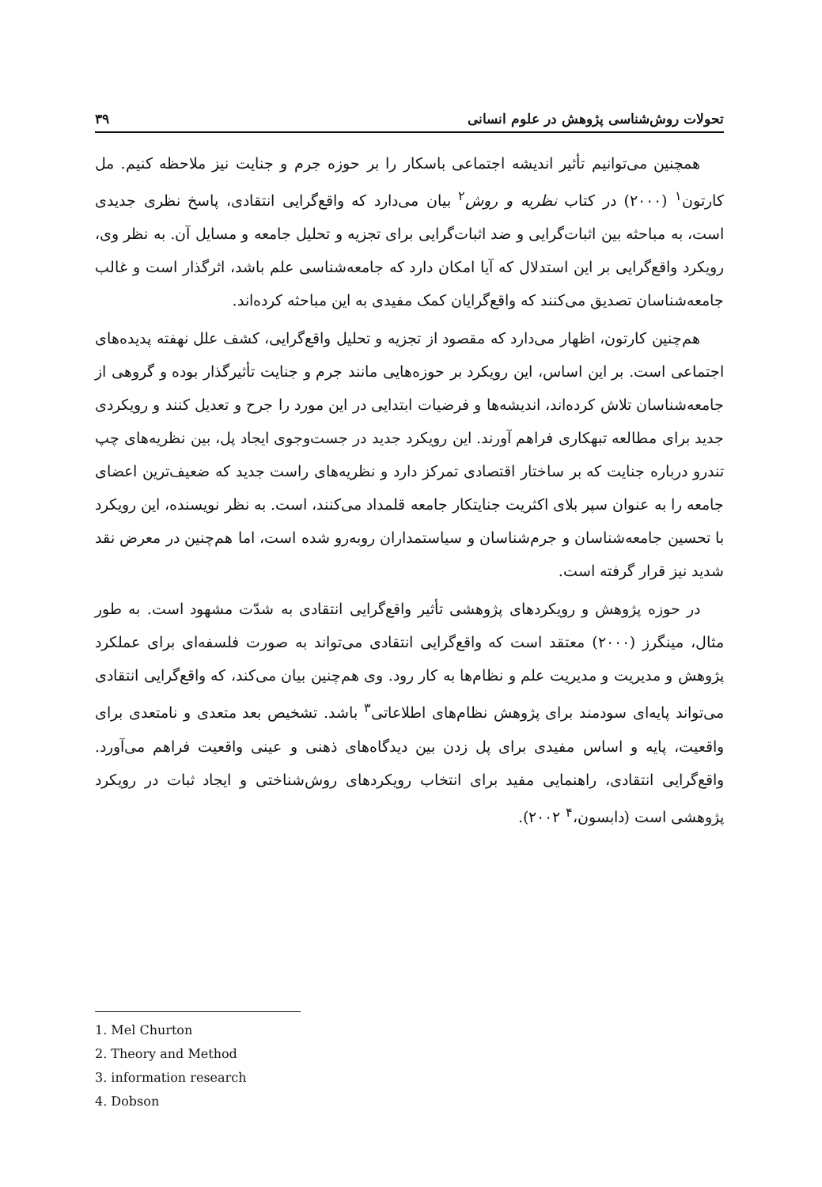تحولات روش‌شناسی پژوهش در علوم انسانی ۳۹
همچنین می‌توانیم تأثیر اندیشه اجتماعی باسکار را بر حوزه جرم و جنایت نیز ملاحظه کنیم. مل کارتون<sup>۱</sup> (۲۰۰۰) در کتاب نظریه و روش<sup>۲</sup> بیان می‌دارد که واقع‌گرایی انتقادی، پاسخ نظری جدیدی است، به مباحثه بین اثبات‌گرایی و ضد اثبات‌گرایی برای تجزیه و تحلیل جامعه و مسایل آن. به نظر وی، رویکرد واقع‌گرایی بر این استدلال که آیا امکان دارد که جامعه‌شناسی علم باشد، اثرگذار است و غالب جامعه‌شناسان تصدیق می‌کنند که واقع‌گرایان کمک مفیدی به این مباحثه کرده‌اند.
هم‌چنین کارتون، اظهار می‌دارد که مقصود از تجزیه و تحلیل واقع‌گرایی، کشف علل نهفته پدیده‌های اجتماعی است. بر این اساس، این رویکرد بر حوزه‌هایی مانند جرم و جنایت تأثیرگذار بوده و گروهی از جامعه‌شناسان تلاش کرده‌اند، اندیشه‌ها و فرضیات ابتدایی در این مورد را جرح و تعدیل کنند و رویکردی جدید برای مطالعه تبهکاری فراهم آورند. این رویکرد جدید در جست‌وجوی ایجاد پل، بین نظریه‌های چپ تندرو درباره جنایت که بر ساختار اقتصادی تمرکز دارد و نظریه‌های راست جدید که ضعیف‌ترین اعضای جامعه را به عنوان سپر بلای اکثریت جنایتکار جامعه قلمداد می‌کنند، است. به نظر نویسنده، این رویکرد با تحسین جامعه‌شناسان و جرم‌شناسان و سیاستمداران روبه‌رو شده است، اما هم‌چنین در معرض نقد شدید نیز قرار گرفته است.
در حوزه پژوهش و رویکردهای پژوهشی تأثیر واقع‌گرایی انتقادی به شدّت مشهود است. به طور مثال، مینگرز (۲۰۰۰) معتقد است که واقع‌گرایی انتقادی می‌تواند به صورت فلسفه‌ای برای عملکرد پژوهش و مدیریت و مدیریت علم و نظام‌ها به کار رود. وی هم‌چنین بیان می‌کند، که واقع‌گرایی انتقادی می‌تواند پایه‌ای سودمند برای پژوهش نظام‌های اطلاعاتی<sup>۳</sup> باشد. تشخیص بعد متعدی و نامتعدی برای واقعیت، پایه و اساس مفیدی برای پل زدن بین دیدگاه‌های ذهنی و عینی واقعیت فراهم می‌آورد. واقع‌گرایی انتقادی، راهنمایی مفید برای انتخاب رویکردهای روش‌شناختی و ایجاد ثبات در رویکرد پژوهشی است (دابسون،<sup>۴</sup> ۲۰۰۲).
1. Mel Churton
2. Theory and Method
3. information research
4. Dobson